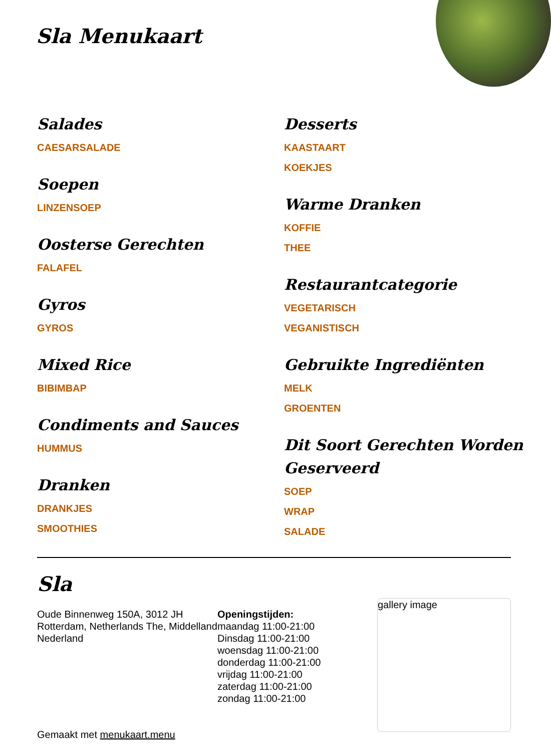Sla Menukaart
Salades
CAESARSALADE
Soepen
LINZENSOEP
Oosterse Gerechten
FALAFEL
Gyros
GYROS
Mixed Rice
BIBIMBAP
Condiments and Sauces
HUMMUS
Dranken
DRANKJES
SMOOTHIES
Desserts
KAASTAART
KOEKJES
Warme Dranken
KOFFIE
THEE
Restaurantcategorie
VEGETARISCH
VEGANISTISCH
Gebruikte Ingrediënten
MELK
GROENTEN
Dit Soort Gerechten Worden Geserveerd
SOEP
WRAP
SALADE
Sla
Oude Binnenweg 150A, 3012 JH Rotterdam, Netherlands The, Middelland Nederland
Gemaakt met menukaart.menu
Openingstijden:
maandag 11:00-21:00
Dinsdag 11:00-21:00
woensdag 11:00-21:00
donderdag 11:00-21:00
vrijdag 11:00-21:00
zaterdag 11:00-21:00
zondag 11:00-21:00
gallery image